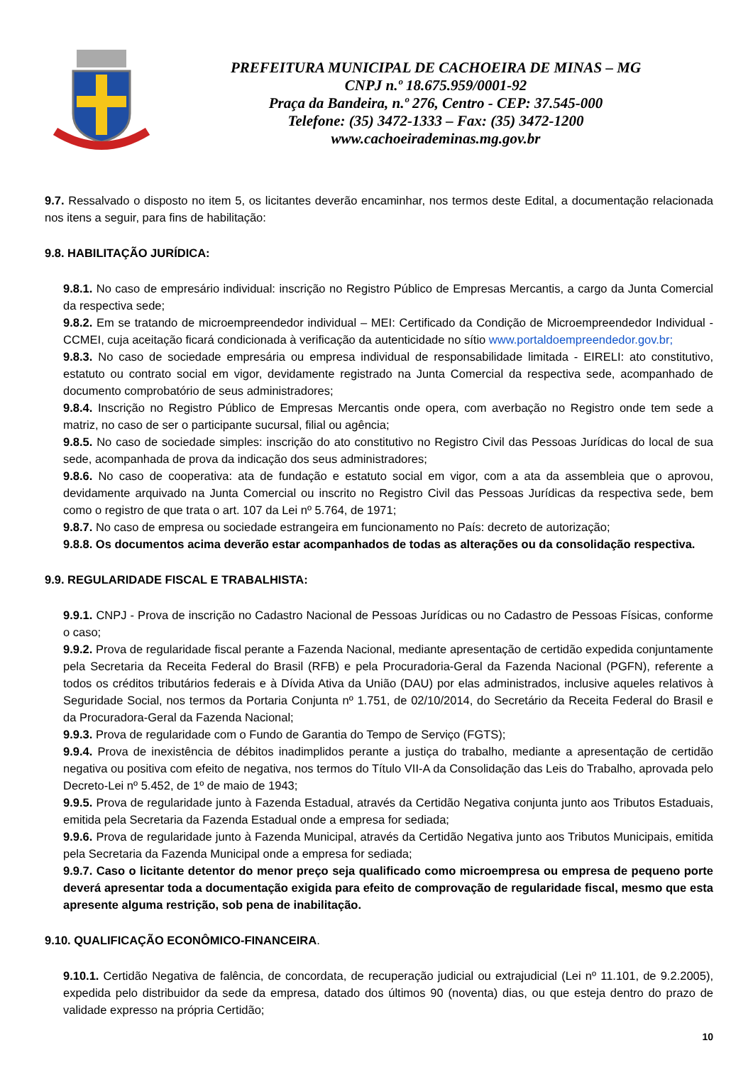PREFEITURA MUNICIPAL DE CACHOEIRA DE MINAS – MG
CNPJ n.º 18.675.959/0001-92
Praça da Bandeira, n.º 276, Centro - CEP: 37.545-000
Telefone: (35) 3472-1333 – Fax: (35) 3472-1200
www.cachoeirademinas.mg.gov.br
9.7. Ressalvado o disposto no item 5, os licitantes deverão encaminhar, nos termos deste Edital, a documentação relacionada nos itens a seguir, para fins de habilitação:
9.8. HABILITAÇÃO JURÍDICA:
9.8.1. No caso de empresário individual: inscrição no Registro Público de Empresas Mercantis, a cargo da Junta Comercial da respectiva sede;
9.8.2. Em se tratando de microempreendedor individual – MEI: Certificado da Condição de Microempreendedor Individual - CCMEI, cuja aceitação ficará condicionada à verificação da autenticidade no sítio www.portaldoempreendedor.gov.br;
9.8.3. No caso de sociedade empresária ou empresa individual de responsabilidade limitada - EIRELI: ato constitutivo, estatuto ou contrato social em vigor, devidamente registrado na Junta Comercial da respectiva sede, acompanhado de documento comprobatório de seus administradores;
9.8.4. Inscrição no Registro Público de Empresas Mercantis onde opera, com averbação no Registro onde tem sede a matriz, no caso de ser o participante sucursal, filial ou agência;
9.8.5. No caso de sociedade simples: inscrição do ato constitutivo no Registro Civil das Pessoas Jurídicas do local de sua sede, acompanhada de prova da indicação dos seus administradores;
9.8.6. No caso de cooperativa: ata de fundação e estatuto social em vigor, com a ata da assembleia que o aprovou, devidamente arquivado na Junta Comercial ou inscrito no Registro Civil das Pessoas Jurídicas da respectiva sede, bem como o registro de que trata o art. 107 da Lei nº 5.764, de 1971;
9.8.7. No caso de empresa ou sociedade estrangeira em funcionamento no País: decreto de autorização;
9.8.8. Os documentos acima deverão estar acompanhados de todas as alterações ou da consolidação respectiva.
9.9. REGULARIDADE FISCAL E TRABALHISTA:
9.9.1. CNPJ - Prova de inscrição no Cadastro Nacional de Pessoas Jurídicas ou no Cadastro de Pessoas Físicas, conforme o caso;
9.9.2. Prova de regularidade fiscal perante a Fazenda Nacional, mediante apresentação de certidão expedida conjuntamente pela Secretaria da Receita Federal do Brasil (RFB) e pela Procuradoria-Geral da Fazenda Nacional (PGFN), referente a todos os créditos tributários federais e à Dívida Ativa da União (DAU) por elas administrados, inclusive aqueles relativos à Seguridade Social, nos termos da Portaria Conjunta nº 1.751, de 02/10/2014, do Secretário da Receita Federal do Brasil e da Procuradora-Geral da Fazenda Nacional;
9.9.3. Prova de regularidade com o Fundo de Garantia do Tempo de Serviço (FGTS);
9.9.4. Prova de inexistência de débitos inadimplidos perante a justiça do trabalho, mediante a apresentação de certidão negativa ou positiva com efeito de negativa, nos termos do Título VII-A da Consolidação das Leis do Trabalho, aprovada pelo Decreto-Lei nº 5.452, de 1º de maio de 1943;
9.9.5. Prova de regularidade junto à Fazenda Estadual, através da Certidão Negativa conjunta junto aos Tributos Estaduais, emitida pela Secretaria da Fazenda Estadual onde a empresa for sediada;
9.9.6. Prova de regularidade junto à Fazenda Municipal, através da Certidão Negativa junto aos Tributos Municipais, emitida pela Secretaria da Fazenda Municipal onde a empresa for sediada;
9.9.7. Caso o licitante detentor do menor preço seja qualificado como microempresa ou empresa de pequeno porte deverá apresentar toda a documentação exigida para efeito de comprovação de regularidade fiscal, mesmo que esta apresente alguma restrição, sob pena de inabilitação.
9.10. QUALIFICAÇÃO ECONÔMICO-FINANCEIRA.
9.10.1. Certidão Negativa de falência, de concordata, de recuperação judicial ou extrajudicial (Lei nº 11.101, de 9.2.2005), expedida pelo distribuidor da sede da empresa, datado dos últimos 90 (noventa) dias, ou que esteja dentro do prazo de validade expresso na própria Certidão;
10